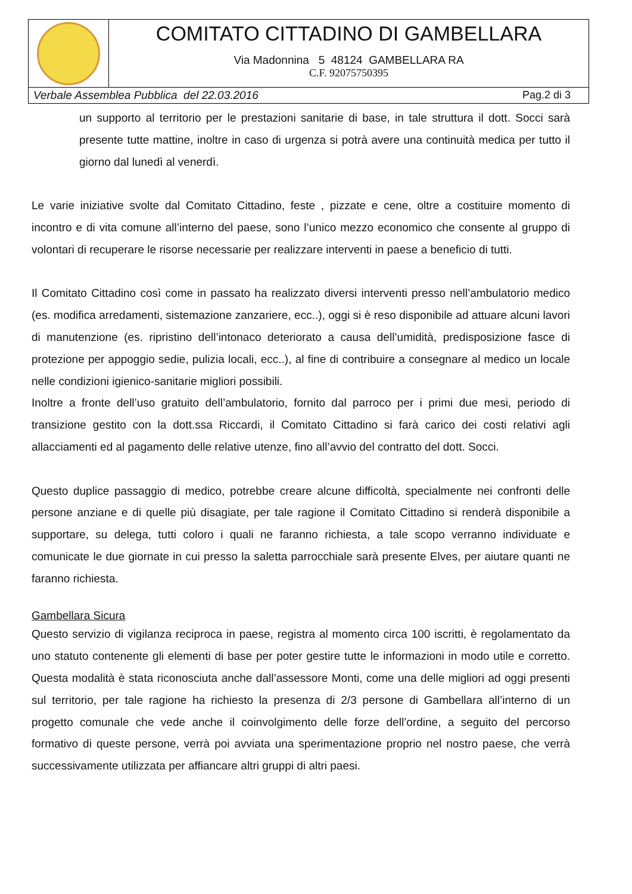COMITATO CITTADINO DI GAMBELLARA
Via Madonnina 5 48124 GAMBELLARA RA
C.F. 92075750395
Verbale Assemblea Pubblica del 22.03.2016 Pag.2 di 3
un supporto al territorio per le prestazioni sanitarie di base, in tale struttura il dott. Socci sarà presente tutte mattine, inoltre in caso di urgenza si potrà avere una continuità medica per tutto il giorno dal lunedì al venerdì.
Le varie iniziative svolte dal Comitato Cittadino, feste , pizzate e cene, oltre a costituire momento di incontro e di vita comune all’interno del paese, sono l’unico mezzo economico che consente al gruppo di volontari di recuperare le risorse necessarie per realizzare interventi in paese a beneficio di tutti.
Il Comitato Cittadino così come in passato ha realizzato diversi interventi presso nell’ambulatorio medico (es. modifica arredamenti, sistemazione zanzariere, ecc..), oggi si è reso disponibile ad attuare alcuni lavori di manutenzione (es. ripristino dell’intonaco deteriorato a causa dell’umidità, predisposizione fasce di protezione per appoggio sedie, pulizia locali, ecc..), al fine di contribuire a consegnare al medico un locale nelle condizioni igienico-sanitarie migliori possibili.
Inoltre a fronte dell’uso gratuito dell’ambulatorio, fornito dal parroco per i primi due mesi, periodo di transizione gestito con la dott.ssa Riccardi, il Comitato Cittadino si farà carico dei costi relativi agli allacciamenti ed al pagamento delle relative utenze, fino all’avvio del contratto del dott. Socci.
Questo duplice passaggio di medico, potrebbe creare alcune difficoltà, specialmente nei confronti delle persone anziane e di quelle più disagiate, per tale ragione il Comitato Cittadino si renderà disponibile a supportare, su delega, tutti coloro i quali ne faranno richiesta, a tale scopo verranno individuate e comunicate le due giornate in cui presso la saletta parrocchiale sarà presente Elves, per aiutare quanti ne faranno richiesta.
Gambellara Sicura
Questo servizio di vigilanza reciproca in paese, registra al momento circa 100 iscritti, è regolamentato da uno statuto contenente gli elementi di base per poter gestire tutte le informazioni in modo utile e corretto. Questa modalità è stata riconosciuta anche dall’assessore Monti, come una delle migliori ad oggi presenti sul territorio, per tale ragione ha richiesto la presenza di 2/3 persone di Gambellara all’interno di un progetto comunale che vede anche il coinvolgimento delle forze dell’ordine, a seguito del percorso formativo di queste persone, verrà poi avviata una sperimentazione proprio nel nostro paese, che verrà successivamente utilizzata per affiancare altri gruppi di altri paesi.